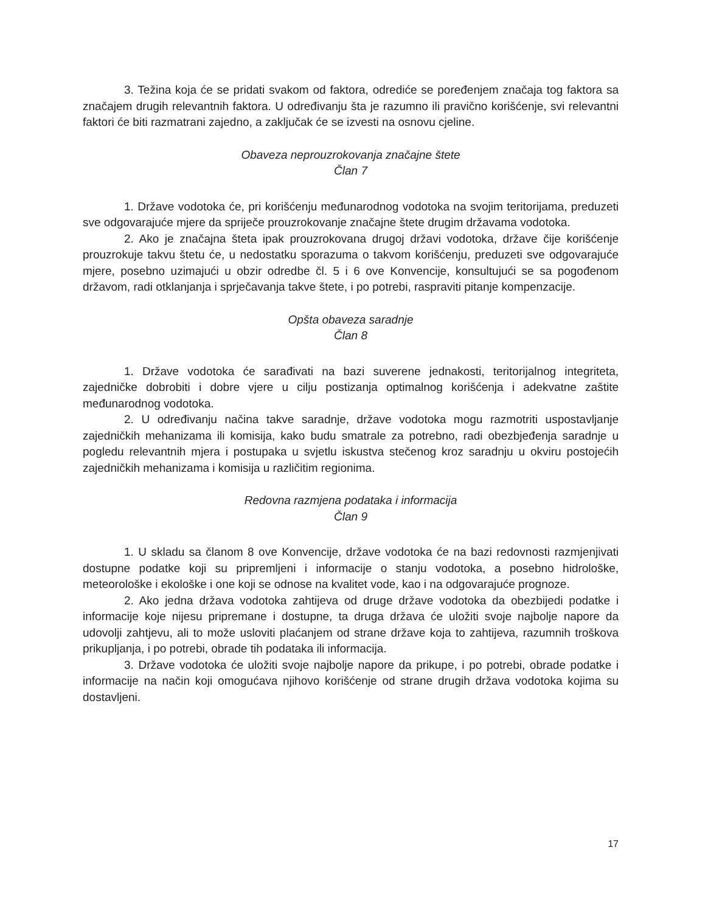3. Težina koja će se pridati svakom od faktora, odrediće se poređenjem značaja tog faktora sa značajem drugih relevantnih faktora. U određivanju šta je razumno ili pravično korišćenje, svi relevantni faktori će biti razmatrani zajedno, a zaključak će se izvesti na osnovu cjeline.
Obaveza neprouzrokovanja značajne štete
Član 7
1. Države vodotoka će, pri korišćenju međunarodnog vodotoka na svojim teritorijama, preduzeti sve odgovarajuće mjere da spriječe prouzrokovanje značajne štete drugim državama vodotoka.
2. Ako je značajna šteta ipak prouzrokovana drugoj državi vodotoka, države čije korišćenje prouzrokuje takvu štetu će, u nedostatku sporazuma o takvom korišćenju, preduzeti sve odgovarajuće mjere, posebno uzimajući u obzir odredbe čl. 5 i 6 ove Konvencije, konsultujući se sa pogođenom državom, radi otklanjanja i sprječavanja takve štete, i po potrebi, raspraviti pitanje kompenzacije.
Opšta obaveza saradnje
Član 8
1. Države vodotoka će sarađivati na bazi suverene jednakosti, teritorijalnog integriteta, zajedničke dobrobiti i dobre vjere u cilju postizanja optimalnog korišćenja i adekvatne zaštite međunarodnog vodotoka.
2. U određivanju načina takve saradnje, države vodotoka mogu razmotriti uspostavljanje zajedničkih mehanizama ili komisija, kako budu smatrale za potrebno, radi obezbjeđenja saradnje u pogledu relevantnih mjera i postupaka u svjetlu iskustva stečenog kroz saradnju u okviru postojećih zajedničkih mehanizama i komisija u različitim regionima.
Redovna razmjena podataka i informacija
Član 9
1. U skladu sa članom 8 ove Konvencije, države vodotoka će na bazi redovnosti razmjenjivati dostupne podatke koji su pripremljeni i informacije o stanju vodotoka, a posebno hidrološke, meteorološke i ekološke i one koji se odnose na kvalitet vode, kao i na odgovarajuće prognoze.
2. Ako jedna država vodotoka zahtijeva od druge države vodotoka da obezbijedi podatke i informacije koje nijesu pripremane i dostupne, ta druga država će uložiti svoje najbolje napore da udovolji zahtjevu, ali to može usloviti plaćanjem od strane države koja to zahtijeva, razumnih troškova prikupljanja, i po potrebi, obrade tih podataka ili informacija.
3. Države vodotoka će uložiti svoje najbolje napore da prikupe, i po potrebi, obrade podatke i informacije na način koji omogućava njihovo korišćenje od strane drugih država vodotoka kojima su dostavljeni.
17